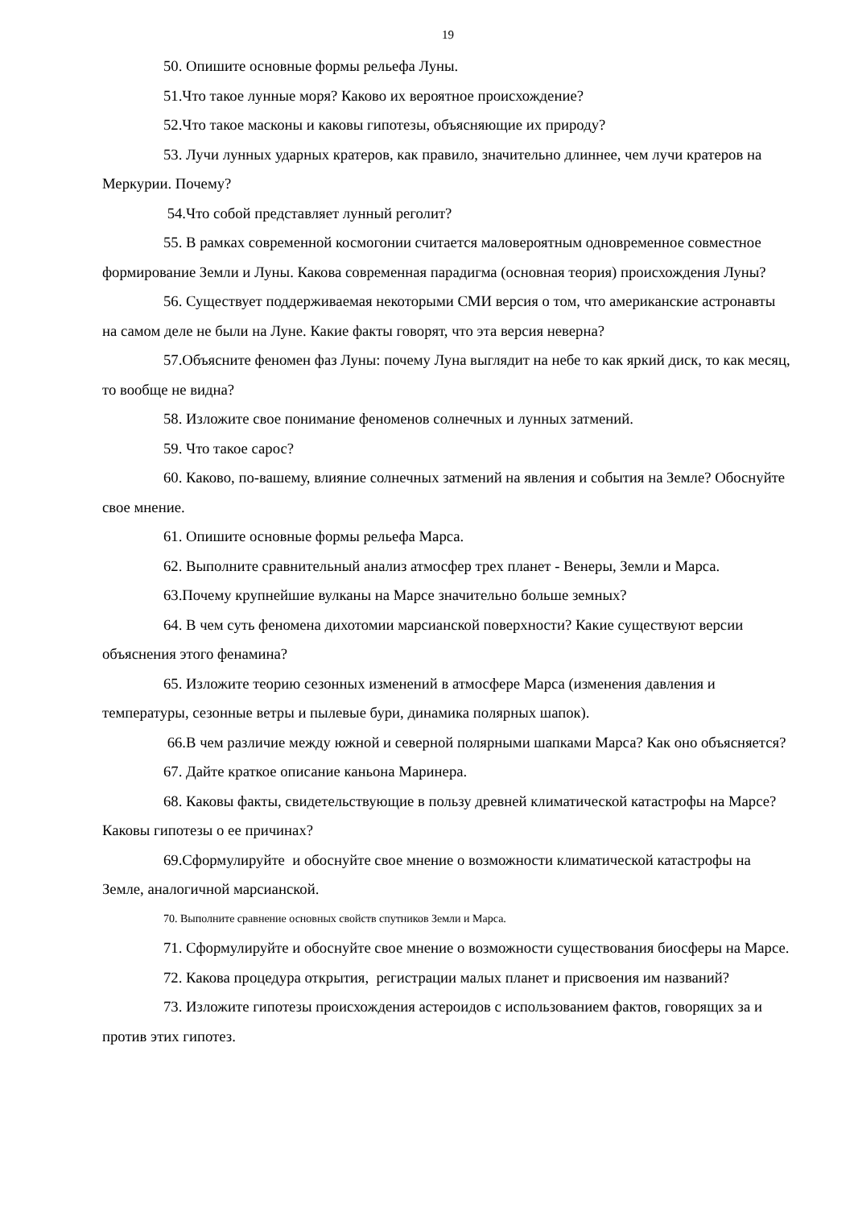19
50. Опишите основные формы рельефа Луны.
51.Что такое лунные моря? Каково их вероятное происхождение?
52.Что такое масконы и каковы гипотезы, объясняющие их природу?
53. Лучи лунных ударных кратеров, как правило, значительно длиннее, чем лучи кратеров на Меркурии. Почему?
54.Что собой представляет лунный реголит?
55. В рамках современной космогонии считается маловероятным одновременное совместное формирование Земли и Луны. Какова современная парадигма (основная теория) происхождения Луны?
56. Существует поддерживаемая некоторыми СМИ версия о том, что американские астронавты на самом деле не были на Луне. Какие факты говорят, что эта версия неверна?
57.Объясните феномен фаз Луны: почему Луна выглядит на небе то как яркий диск, то как месяц, то вообще не видна?
58. Изложите свое понимание феноменов солнечных и лунных затмений.
59. Что такое сарос?
60. Каково, по-вашему, влияние солнечных затмений на явления и события на Земле? Обоснуйте свое мнение.
61. Опишите основные формы рельефа Марса.
62. Выполните сравнительный анализ атмосфер трех планет - Венеры, Земли и Марса.
63.Почему крупнейшие вулканы на Марсе значительно больше земных?
64. В чем суть феномена дихотомии марсианской поверхности? Какие существуют версии объяснения этого фенамина?
65. Изложите теорию сезонных изменений в атмосфере Марса (изменения давления и температуры, сезонные ветры и пылевые бури, динамика полярных шапок).
66.В чем различие между южной и северной полярными шапками Марса? Как оно объясняется?
67. Дайте краткое описание каньона Маринера.
68. Каковы факты, свидетельствующие в пользу древней климатической катастрофы на Марсе? Каковы гипотезы о ее причинах?
69.Сформулируйте и обоснуйте свое мнение о возможности климатической катастрофы на Земле, аналогичной марсианской.
70. Выполните сравнение основных свойств спутников Земли и Марса.
71. Сформулируйте и обоснуйте свое мнение о возможности существования биосферы на Марсе.
72. Какова процедура открытия, регистрации малых планет и присвоения им названий?
73. Изложите гипотезы происхождения астероидов с использованием фактов, говорящих за и против этих гипотез.